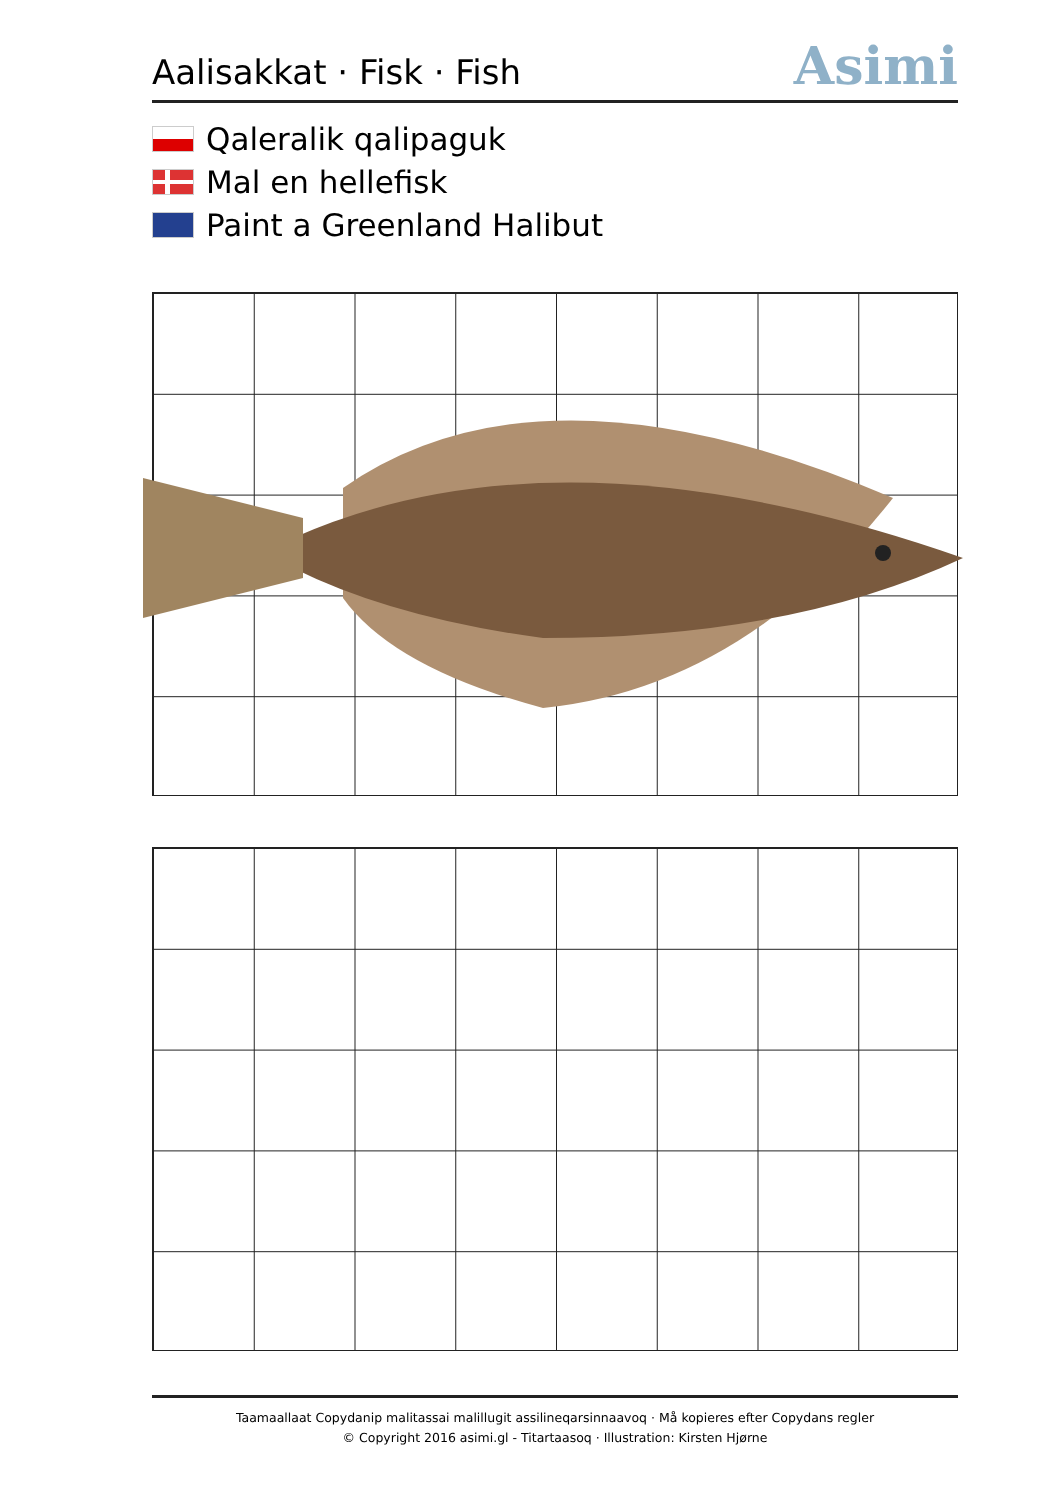Aalisakkat · Fisk · Fish
Asimi
Qaleralik qalipaguk
Mal en hellefisk
Paint a Greenland Halibut
Taamaallaat Copydanip malitassai malillugit assilineqarsinnaavoq · Må kopieres efter Copydans regler
© Copyright 2016 asimi.gl - Titartaasoq · Illustration: Kirsten Hjørne